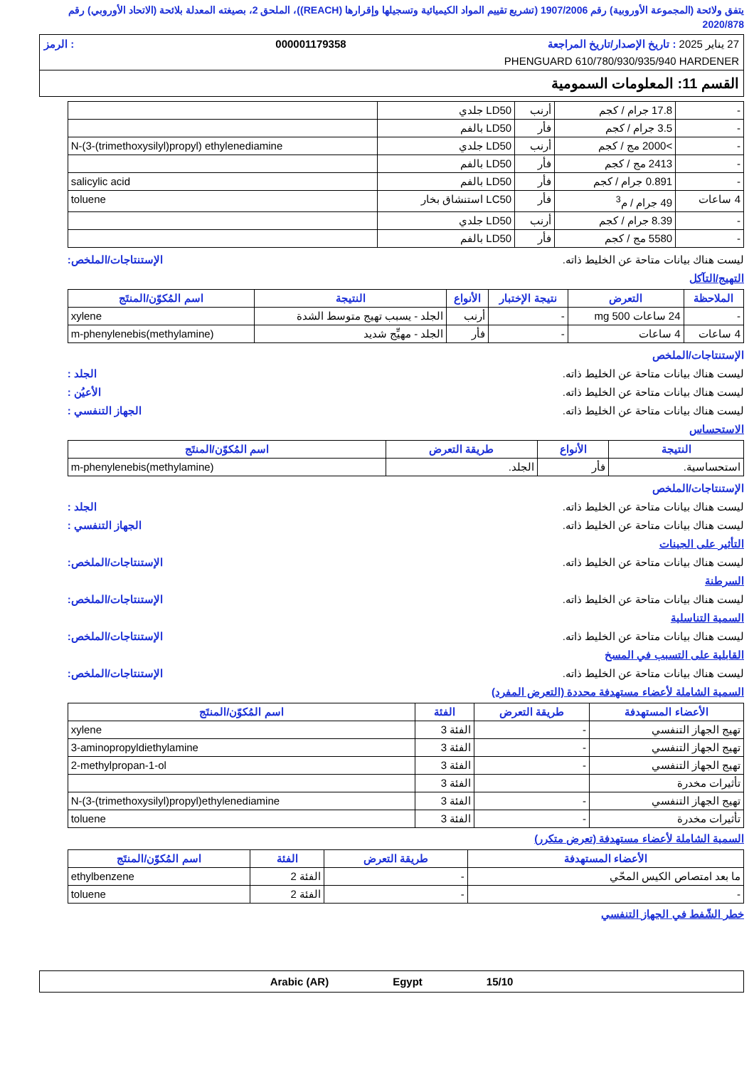يتفق ولائحة (المجموعة الأوروبية) رقم 1907/2006 (تشريع تقييم المواد الكيميائية وتسجيلها وإقرارها (REACH))، الملحق 2، بصيغته المعدلة بلائحة (الاتحاد الأوروبي) رقم 2020/878
27 يناير 2025 : تاريخ الإصدار/تاريخ المراجعة 000001179358: الرمز
PHENGUARD 610/780/930/935/940 HARDENER
القسم 11: المعلومات السمومية
| - | 17.8 جرام / كجم | أرنب | LD50 جلدي | |
| - | 3.5 جرام / كجم | فأر | LD50 بالفم | |
| - | >2000 مج / كجم | أرنب | LD50 جلدي | N-(3-(trimethoxysilyl)propyl) ethylenediamine |
| - | 2413 مج / كجم | فأر | LD50 بالفم | |
| - | 0.891 جرام / كجم | فأر | LD50 بالفم | salicylic acid |
| 4 ساعات | 49 جرام / م<sup>3</sup> | فأر | LC50 استنشاق بخار | toluene |
| - | 8.39 جرام / كجم | أرنب | LD50 جلدي | |
| - | 5580 مج / كجم | فأر | LD50 بالفم | |
ليست هناك بيانات متاحة عن الخليط ذاته. الإستنتاجات/الملخص:
التهيج/التآكل
| الملاحظة | التعرض | نتيجة الإختبار | الأنواع | النتيجة | اسم المُكوّن/المنتَج |
| --- | --- | --- | --- | --- | --- |
| - | 24 ساعات 500 mg | - | أرنب | الجلد - يسبب تهيج متوسط الشدة | xylene |
| 4 ساعات | 4 ساعات | - | فأر | الجلد - مهيِّج شديد | m-phenylenebis(methylamine) |
الإستنتاجات/الملخص
ليست هناك بيانات متاحة عن الخليط ذاته. الجلد :
ليست هناك بيانات متاحة عن الخليط ذاته. الأعيُن :
ليست هناك بيانات متاحة عن الخليط ذاته. الجهاز التنفسي :
الاستحساس
| النتيجة | الأنواع | طريقة التعرض | اسم المُكوّن/المنتَج |
| --- | --- | --- | --- |
| استحساسية. | فأر | الجلد. | m-phenylenebis(methylamine) |
الإستنتاجات/الملخص
ليست هناك بيانات متاحة عن الخليط ذاته. الجلد :
ليست هناك بيانات متاحة عن الخليط ذاته. الجهاز التنفسي :
التأثير على الجينات
ليست هناك بيانات متاحة عن الخليط ذاته. الإستنتاجات/الملخص:
السرطنة
ليست هناك بيانات متاحة عن الخليط ذاته. الإستنتاجات/الملخص:
السمية التناسلية
ليست هناك بيانات متاحة عن الخليط ذاته. الإستنتاجات/الملخص:
القابلية على التسبب في المسخ
ليست هناك بيانات متاحة عن الخليط ذاته. الإستنتاجات/الملخص:
السمية الشاملة لأعضاء مستهدفة محددة (التعرض المفرد)
| الأعضاء المستهدفة | طريقة التعرض | الفئة | اسم المُكوّن/المنتَج |
| --- | --- | --- | --- |
| تهيج الجهاز التنفسي | - | الفئة 3 | xylene |
| تهيج الجهاز التنفسي | - | الفئة 3 | 3-aminopropyldiethylamine |
| تهيج الجهاز التنفسي | - | الفئة 3 | 2-methylpropan-1-ol |
| تأثيرات مخدرة | | الفئة 3 | |
| تهيج الجهاز التنفسي | - | الفئة 3 | N-(3-(trimethoxysilyl)propyl)ethylenediamine |
| تأثيرات مخدرة | - | الفئة 3 | toluene |
السمية الشاملة لأعضاء مستهدفة (تعرض متكرر)
| الأعضاء المستهدفة | طريقة التعرض | الفئة | اسم المُكوّن/المنتَج |
| --- | --- | --- | --- |
| ما بعد امتصاص الكيس المحّي | - | الفئة 2 | ethylbenzene |
| - | - | الفئة 2 | toluene |
خطر الشّفط في الجهاز التنفسي
15/10 Egypt Arabic (AR)